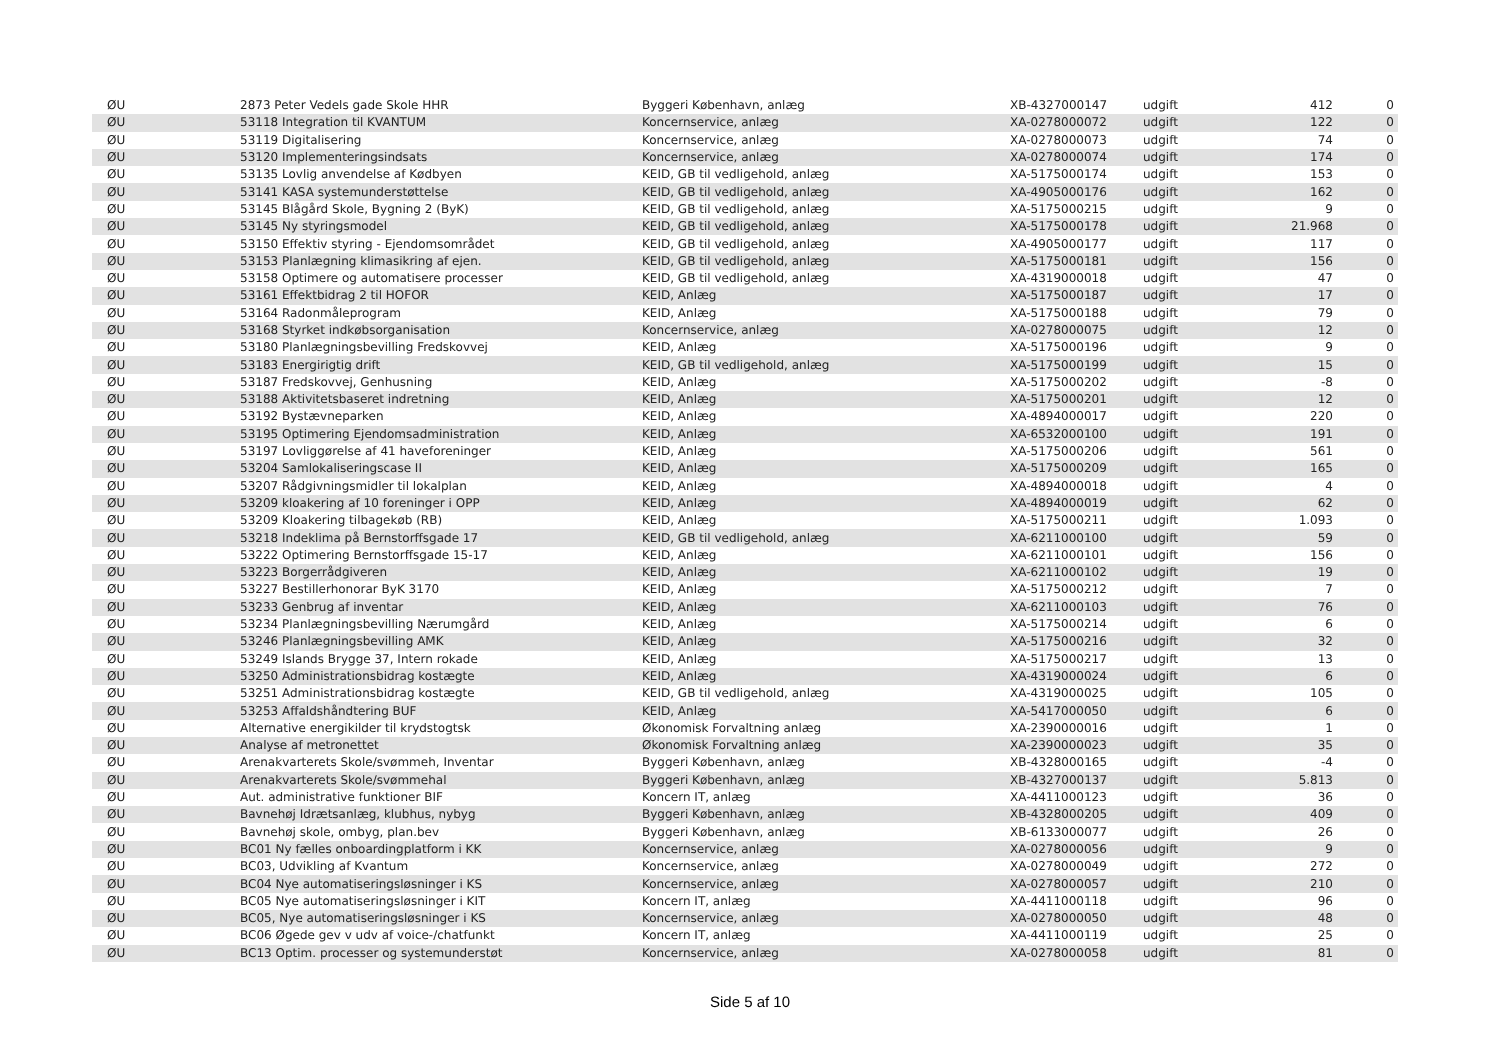| ØU | 2873 Peter Vedels gade Skole HHR | Byggeri København, anlæg | XB-4327000147 | udgift | 412 | 0 |
| ØU | 53118 Integration til KVANTUM | Koncernservice, anlæg | XA-0278000072 | udgift | 122 | 0 |
| ØU | 53119 Digitalisering | Koncernservice, anlæg | XA-0278000073 | udgift | 74 | 0 |
| ØU | 53120 Implementeringsindsats | Koncernservice, anlæg | XA-0278000074 | udgift | 174 | 0 |
| ØU | 53135 Lovlig anvendelse af Kødbyen | KEID, GB til vedligehold, anlæg | XA-5175000174 | udgift | 153 | 0 |
| ØU | 53141 KASA systemunderstøttelse | KEID, GB til vedligehold, anlæg | XA-4905000176 | udgift | 162 | 0 |
| ØU | 53145 Blågård Skole, Bygning 2 (ByK) | KEID, GB til vedligehold, anlæg | XA-5175000215 | udgift | 9 | 0 |
| ØU | 53145 Ny styringsmodel | KEID, GB til vedligehold, anlæg | XA-5175000178 | udgift | 21.968 | 0 |
| ØU | 53150 Effektiv styring - Ejendomsområdet | KEID, GB til vedligehold, anlæg | XA-4905000177 | udgift | 117 | 0 |
| ØU | 53153 Planlægning klimasikring af ejen. | KEID, GB til vedligehold, anlæg | XA-5175000181 | udgift | 156 | 0 |
| ØU | 53158 Optimere og automatisere processer | KEID, GB til vedligehold, anlæg | XA-4319000018 | udgift | 47 | 0 |
| ØU | 53161 Effektbidrag 2 til HOFOR | KEID, Anlæg | XA-5175000187 | udgift | 17 | 0 |
| ØU | 53164 Radonmåleprogram | KEID, Anlæg | XA-5175000188 | udgift | 79 | 0 |
| ØU | 53168 Styrket indkøbsorganisation | Koncernservice, anlæg | XA-0278000075 | udgift | 12 | 0 |
| ØU | 53180 Planlægningsbevilling Fredskovvej | KEID, Anlæg | XA-5175000196 | udgift | 9 | 0 |
| ØU | 53183 Energirigtig drift | KEID, GB til vedligehold, anlæg | XA-5175000199 | udgift | 15 | 0 |
| ØU | 53187 Fredskovvej, Genhusning | KEID, Anlæg | XA-5175000202 | udgift | -8 | 0 |
| ØU | 53188 Aktivitetsbaseret indretning | KEID, Anlæg | XA-5175000201 | udgift | 12 | 0 |
| ØU | 53192 Bystævneparken | KEID, Anlæg | XA-4894000017 | udgift | 220 | 0 |
| ØU | 53195 Optimering Ejendomsadministration | KEID, Anlæg | XA-6532000100 | udgift | 191 | 0 |
| ØU | 53197 Lovliggørelse af 41 haveforeninger | KEID, Anlæg | XA-5175000206 | udgift | 561 | 0 |
| ØU | 53204 Samlokaliseringscase II | KEID, Anlæg | XA-5175000209 | udgift | 165 | 0 |
| ØU | 53207 Rådgivningsmidler til lokalplan | KEID, Anlæg | XA-4894000018 | udgift | 4 | 0 |
| ØU | 53209 kloakering af 10 foreninger i OPP | KEID, Anlæg | XA-4894000019 | udgift | 62 | 0 |
| ØU | 53209 Kloakering tilbagekøb (RB) | KEID, Anlæg | XA-5175000211 | udgift | 1.093 | 0 |
| ØU | 53218 Indeklima på Bernstorffsgade 17 | KEID, GB til vedligehold, anlæg | XA-6211000100 | udgift | 59 | 0 |
| ØU | 53222 Optimering Bernstorffsgade 15-17 | KEID, Anlæg | XA-6211000101 | udgift | 156 | 0 |
| ØU | 53223 Borgerrådgiveren | KEID, Anlæg | XA-6211000102 | udgift | 19 | 0 |
| ØU | 53227 Bestillerhonorar ByK 3170 | KEID, Anlæg | XA-5175000212 | udgift | 7 | 0 |
| ØU | 53233 Genbrug af inventar | KEID, Anlæg | XA-6211000103 | udgift | 76 | 0 |
| ØU | 53234 Planlægningsbevilling Nærumgård | KEID, Anlæg | XA-5175000214 | udgift | 6 | 0 |
| ØU | 53246 Planlægningsbevilling AMK | KEID, Anlæg | XA-5175000216 | udgift | 32 | 0 |
| ØU | 53249 Islands Brygge 37, Intern rokade | KEID, Anlæg | XA-5175000217 | udgift | 13 | 0 |
| ØU | 53250 Administrationsbidrag kostægte | KEID, Anlæg | XA-4319000024 | udgift | 6 | 0 |
| ØU | 53251 Administrationsbidrag kostægte | KEID, GB til vedligehold, anlæg | XA-4319000025 | udgift | 105 | 0 |
| ØU | 53253 Affaldshåndtering BUF | KEID, Anlæg | XA-5417000050 | udgift | 6 | 0 |
| ØU | Alternative energikilder til krydstogtsk | Økonomisk Forvaltning anlæg | XA-2390000016 | udgift | 1 | 0 |
| ØU | Analyse af metronettet | Økonomisk Forvaltning anlæg | XA-2390000023 | udgift | 35 | 0 |
| ØU | Arenakvarterets Skole/svømmeh, Inventar | Byggeri København, anlæg | XB-4328000165 | udgift | -4 | 0 |
| ØU | Arenakvarterets Skole/svømmehal | Byggeri København, anlæg | XB-4327000137 | udgift | 5.813 | 0 |
| ØU | Aut. administrative funktioner BIF | Koncern IT, anlæg | XA-4411000123 | udgift | 36 | 0 |
| ØU | Bavnehøj Idrætsanlæg, klubhus, nybyg | Byggeri København, anlæg | XB-4328000205 | udgift | 409 | 0 |
| ØU | Bavnehøj skole, ombyg, plan.bev | Byggeri København, anlæg | XB-6133000077 | udgift | 26 | 0 |
| ØU | BC01 Ny fælles onboardingplatform i KK | Koncernservice, anlæg | XA-0278000056 | udgift | 9 | 0 |
| ØU | BC03, Udvikling af Kvantum | Koncernservice, anlæg | XA-0278000049 | udgift | 272 | 0 |
| ØU | BC04 Nye automatiseringsløsninger i KS | Koncernservice, anlæg | XA-0278000057 | udgift | 210 | 0 |
| ØU | BC05 Nye automatiseringsløsninger i KIT | Koncern IT, anlæg | XA-4411000118 | udgift | 96 | 0 |
| ØU | BC05, Nye automatiseringsløsninger i KS | Koncernservice, anlæg | XA-0278000050 | udgift | 48 | 0 |
| ØU | BC06 Øgede gev v udv af voice-/chatfunkt | Koncern IT, anlæg | XA-4411000119 | udgift | 25 | 0 |
| ØU | BC13 Optim. processer og systemunderstøt | Koncernservice, anlæg | XA-0278000058 | udgift | 81 | 0 |
Side 5 af 10